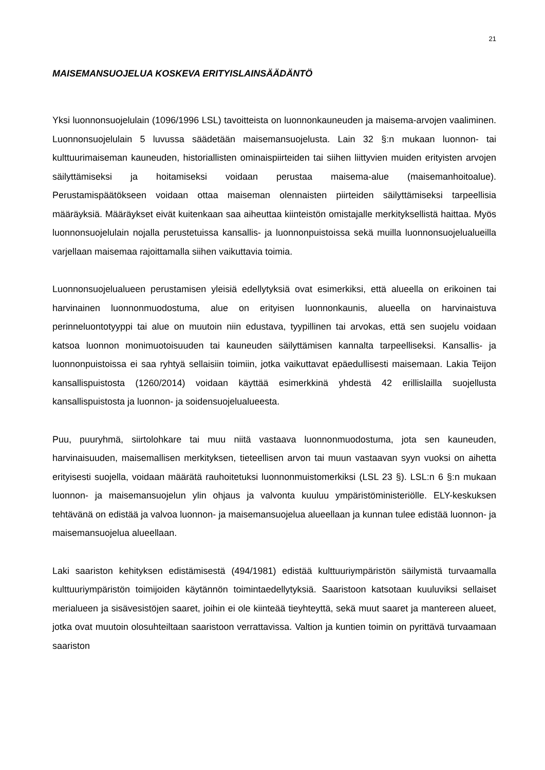21
MAISEMANSUOJELUA KOSKEVA ERITYISLAINSÄÄDÄNTÖ
Yksi luonnonsuojelulain (1096/1996 LSL) tavoitteista on luonnonkauneuden ja maisema-arvojen vaaliminen. Luonnonsuojelulain 5 luvussa säädetään maisemansuojelusta. Lain 32 §:n mukaan luonnon- tai kulttuurimaiseman kauneuden, historiallisten ominaispiirteiden tai siihen liittyvien muiden erityisten arvojen säilyttämiseksi ja hoitamiseksi voidaan perustaa maisema-alue (maisemanhoitoalue). Perustamispäätökseen voidaan ottaa maiseman olennaisten piirteiden säilyttämiseksi tarpeellisia määräyksiä. Määräykset eivät kuitenkaan saa aiheuttaa kiinteistön omistajalle merkityksellistä haittaa. Myös luonnonsuojelulain nojalla perustetuissa kansallis- ja luonnonpuistoissa sekä muilla luonnonsuojelualueilla varjellaan maisemaa rajoittamalla siihen vaikuttavia toimia.
Luonnonsuojelualueen perustamisen yleisiä edellytyksiä ovat esimerkiksi, että alueella on erikoinen tai harvinainen luonnonmuodostuma, alue on erityisen luonnonkaunis, alueella on harvinaistuva perinneluontotyyppi tai alue on muutoin niin edustava, tyypillinen tai arvokas, että sen suojelu voidaan katsoa luonnon monimuotoisuuden tai kauneuden säilyttämisen kannalta tarpeelliseksi. Kansallis- ja luonnonpuistoissa ei saa ryhtyä sellaisiin toimiin, jotka vaikuttavat epäedullisesti maisemaan. Lakia Teijon kansallispuistosta (1260/2014) voidaan käyttää esimerkkinä yhdestä 42 erillislailla suojellusta kansallispuistosta ja luonnon- ja soidensuojelualueesta.
Puu, puuryhmä, siirtolohkare tai muu niitä vastaava luonnonmuodostuma, jota sen kauneuden, harvinaisuuden, maisemallisen merkityksen, tieteellisen arvon tai muun vastaavan syyn vuoksi on aihetta erityisesti suojella, voidaan määrätä rauhoitetuksi luonnonmuistomerkiksi (LSL 23 §). LSL:n 6 §:n mukaan luonnon- ja maisemansuojelun ylin ohjaus ja valvonta kuuluu ympäristöministeriölle. ELY-keskuksen tehtävänä on edistää ja valvoa luonnon- ja maisemansuojelua alueellaan ja kunnan tulee edistää luonnon- ja maisemansuojelua alueellaan.
Laki saariston kehityksen edistämisestä (494/1981) edistää kulttuuriympäristön säilymistä turvaamalla kulttuuriympäristön toimijoiden käytännön toimintaedellytyksiä. Saaristoon katsotaan kuuluviksi sellaiset merialueen ja sisävesistöjen saaret, joihin ei ole kiinteää tieyhteyttä, sekä muut saaret ja mantereen alueet, jotka ovat muutoin olosuhteiltaan saaristoon verrattavissa. Valtion ja kuntien toimin on pyrittävä turvaamaan saariston